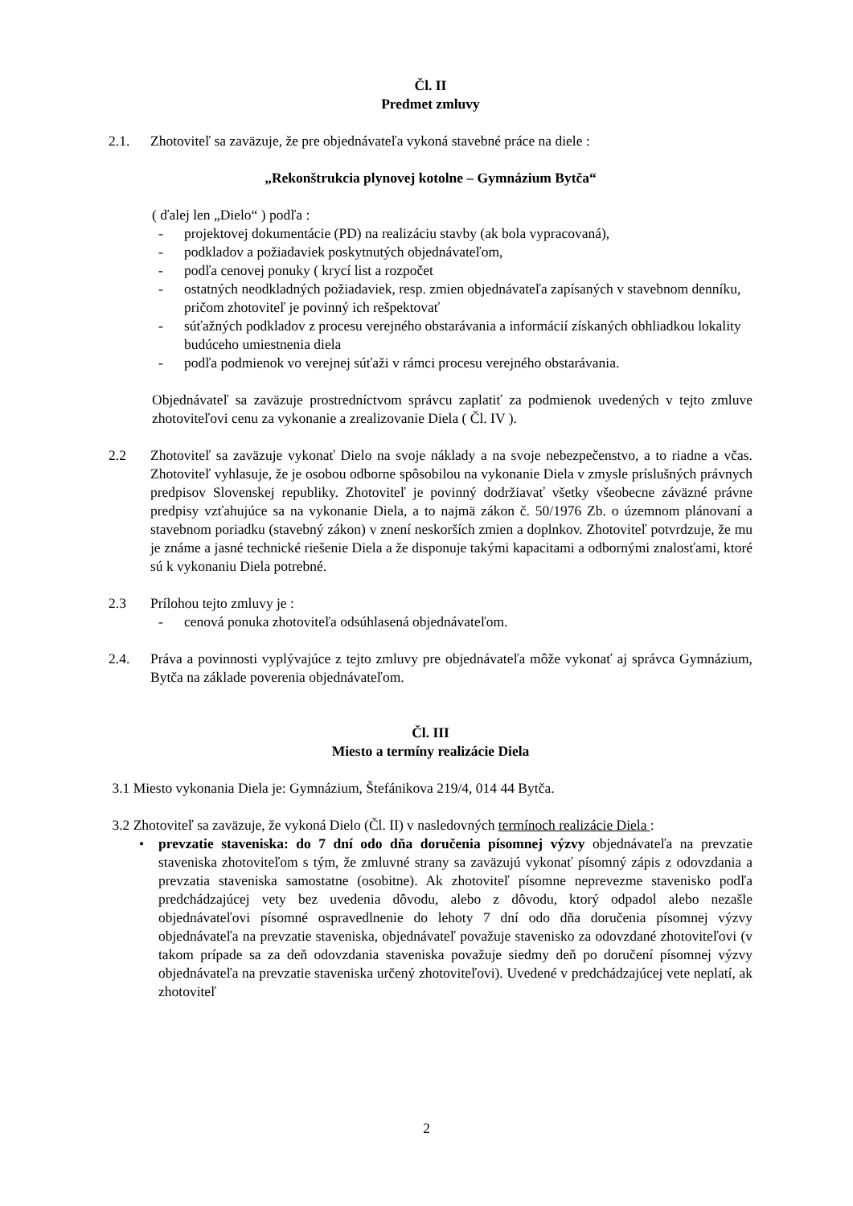Čl. II
Predmet zmluvy
2.1. Zhotoviteľ sa zaväzuje, že pre objednávateľa vykoná stavebné práce na diele :
„Rekonštrukcia plynovej kotolne – Gymnázium Bytča“
( ďalej len „Dielo“ ) podľa :
- projektovej dokumentácie (PD) na realizáciu stavby (ak bola vypracovaná),
- podkladov a požiadaviek poskytnutých objednávateľom,
- podľa cenovej ponuky ( krycí list a rozpočet
- ostatných neodkladných požiadaviek, resp. zmien objednávateľa zapísaných v stavebnom denníku, pričom zhotoviteľ je povinný ich rešpektovať
- súťažných podkladov z procesu verejného obstarávania a informácií získaných obhliadkou lokality budúceho umiestnenia diela
- podľa podmienok vo verejnej súťaži v rámci procesu verejného obstarávania.
Objednávateľ sa zaväzuje prostredníctvom správcu zaplatiť za podmienok uvedených v tejto zmluve zhotoviteľovi cenu za vykonanie a zrealizovanie Diela ( Čl. IV ).
2.2 Zhotoviteľ sa zaväzuje vykonať Dielo na svoje náklady a na svoje nebezpečenstvo, a to riadne a včas. Zhotoviteľ vyhlasuje, že je osobou odborne spôsobilou na vykonanie Diela v zmysle príslušných právnych predpisov Slovenskej republiky. Zhotoviteľ je povinný dodržiavať všetky všeobecne záväzné právne predpisy vzťahujúce sa na vykonanie Diela, a to najmä zákon č. 50/1976 Zb. o územnom plánovaní a stavebnom poriadku (stavebný zákon) v znení neskorších zmien a doplnkov. Zhotoviteľ potvrdzuje, že mu je známe a jasné technické riešenie Diela a že disponuje takými kapacitami a odbornými znalosťami, ktoré sú k vykonaniu Diela potrebné.
2.3 Prílohou tejto zmluvy je :
- cenová ponuka zhotoviteľa odsúhlasená objednávateľom.
2.4. Práva a povinnosti vyplývajúce z tejto zmluvy pre objednávateľa môže vykonať aj správca Gymnázium, Bytča na základe poverenia objednávateľom.
Čl. III
Miesto a termíny realizácie Diela
3.1 Miesto vykonania Diela je: Gymnázium, Štefánikova 219/4, 014 44 Bytča.
3.2 Zhotoviteľ sa zaväzuje, že vykoná Dielo (Čl. II) v nasledovných termínoch realizácie Diela :
• prevzatie staveniska: do 7 dní odo dňa doručenia písomnej výzvy objednávateľa na prevzatie staveniska zhotoviteľom s tým, že zmluvné strany sa zaväzujú vykonať písomný zápis z odovzdania a prevzatia staveniska samostatne (osobitne). Ak zhotoviteľ písomne neprevezme stavenisko podľa predchádzajúcej vety bez uvedenia dôvodu, alebo z dôvodu, ktorý odpadol alebo nezašle objednávateľovi písomné ospravedlnenie do lehoty 7 dní odo dňa doručenia písomnej výzvy objednávateľa na prevzatie staveniska, objednávateľ považuje stavenisko za odovzdané zhotoviteľovi (v takom prípade sa za deň odovzdania staveniska považuje siedmy deň po doručení písomnej výzvy objednávateľa na prevzatie staveniska určený zhotoviteľovi). Uvedené v predchádzajúcej vete neplatí, ak zhotoviteľ
2